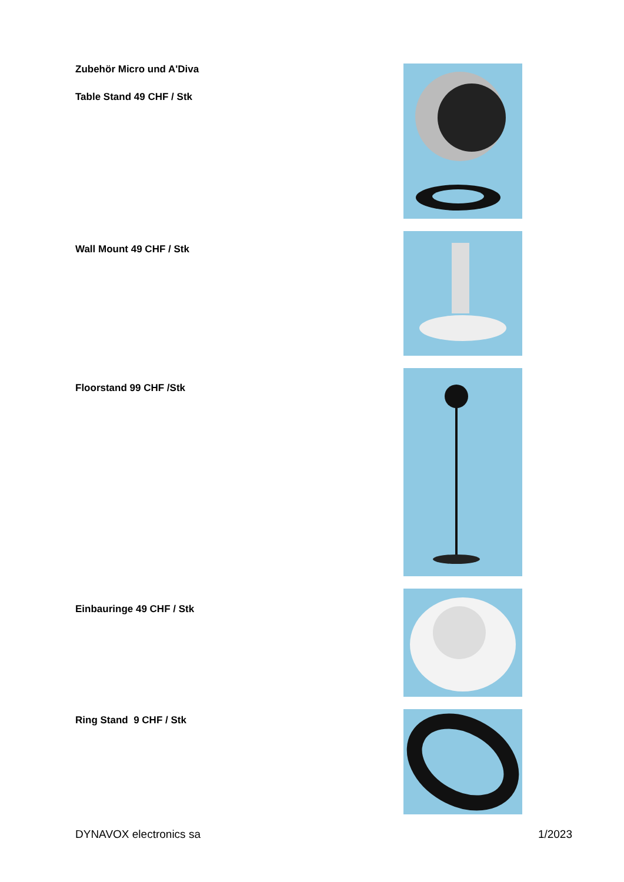Zubehör Micro und A'Diva
Table Stand 49 CHF / Stk
Wall Mount 49 CHF / Stk
Floorstand 99 CHF /Stk
Einbauringe 49 CHF / Stk
Ring Stand 9 CHF / Stk
DYNAVOX electronics sa 1/2023